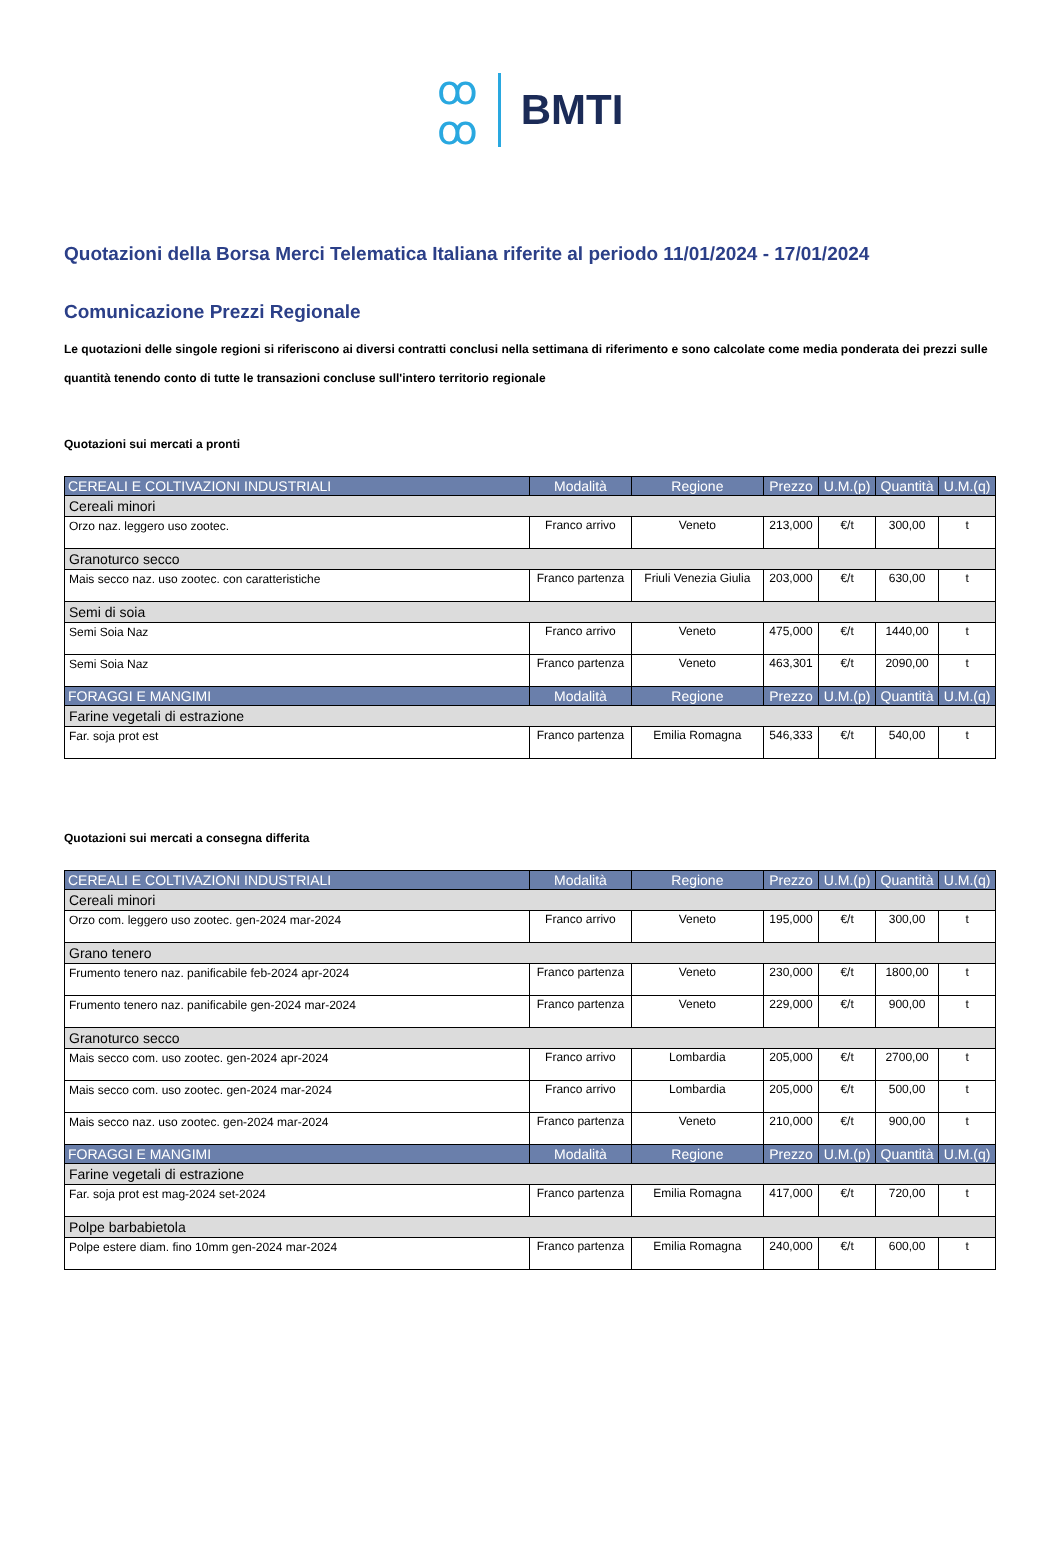ꝏ
ꝏ BMTI
Quotazioni della Borsa Merci Telematica Italiana riferite al periodo 11/01/2024 - 17/01/2024
Comunicazione Prezzi Regionale
Le quotazioni delle singole regioni si riferiscono ai diversi contratti conclusi nella settimana di riferimento e sono calcolate come media ponderata dei prezzi sulle quantità tenendo conto di tutte le transazioni concluse sull'intero territorio regionale
Quotazioni sui mercati a pronti
| CEREALI E COLTIVAZIONI INDUSTRIALI | Modalità | Regione | Prezzo | U.M.(p) | Quantità | U.M.(q) |
| --- | --- | --- | --- | --- | --- | --- |
| Cereali minori | | | | | | |
| Orzo naz. leggero uso zootec. | Franco arrivo | Veneto | 213,000 | €/t | 300,00 | t |
| Granoturco secco | | | | | | |
| Mais secco naz. uso zootec. con caratteristiche | Franco partenza | Friuli Venezia Giulia | 203,000 | €/t | 630,00 | t |
| Semi di soia | | | | | | |
| Semi Soia Naz | Franco arrivo | Veneto | 475,000 | €/t | 1440,00 | t |
| Semi Soia Naz | Franco partenza | Veneto | 463,301 | €/t | 2090,00 | t |
| FORAGGI E MANGIMI | Modalità | Regione | Prezzo | U.M.(p) | Quantità | U.M.(q) |
| Farine vegetali di estrazione | | | | | | |
| Far. soja prot est | Franco partenza | Emilia Romagna | 546,333 | €/t | 540,00 | t |
Quotazioni sui mercati a consegna differita
| CEREALI E COLTIVAZIONI INDUSTRIALI | Modalità | Regione | Prezzo | U.M.(p) | Quantità | U.M.(q) |
| --- | --- | --- | --- | --- | --- | --- |
| Cereali minori | | | | | | |
| Orzo com. leggero uso zootec. gen-2024 mar-2024 | Franco arrivo | Veneto | 195,000 | €/t | 300,00 | t |
| Grano tenero | | | | | | |
| Frumento tenero naz. panificabile feb-2024 apr-2024 | Franco partenza | Veneto | 230,000 | €/t | 1800,00 | t |
| Frumento tenero naz. panificabile gen-2024 mar-2024 | Franco partenza | Veneto | 229,000 | €/t | 900,00 | t |
| Granoturco secco | | | | | | |
| Mais secco com. uso zootec. gen-2024 apr-2024 | Franco arrivo | Lombardia | 205,000 | €/t | 2700,00 | t |
| Mais secco com. uso zootec. gen-2024 mar-2024 | Franco arrivo | Lombardia | 205,000 | €/t | 500,00 | t |
| Mais secco naz. uso zootec. gen-2024 mar-2024 | Franco partenza | Veneto | 210,000 | €/t | 900,00 | t |
| FORAGGI E MANGIMI | Modalità | Regione | Prezzo | U.M.(p) | Quantità | U.M.(q) |
| Farine vegetali di estrazione | | | | | | |
| Far. soja prot est mag-2024 set-2024 | Franco partenza | Emilia Romagna | 417,000 | €/t | 720,00 | t |
| Polpe barbabietola | | | | | | |
| Polpe estere diam. fino 10mm gen-2024 mar-2024 | Franco partenza | Emilia Romagna | 240,000 | €/t | 600,00 | t |